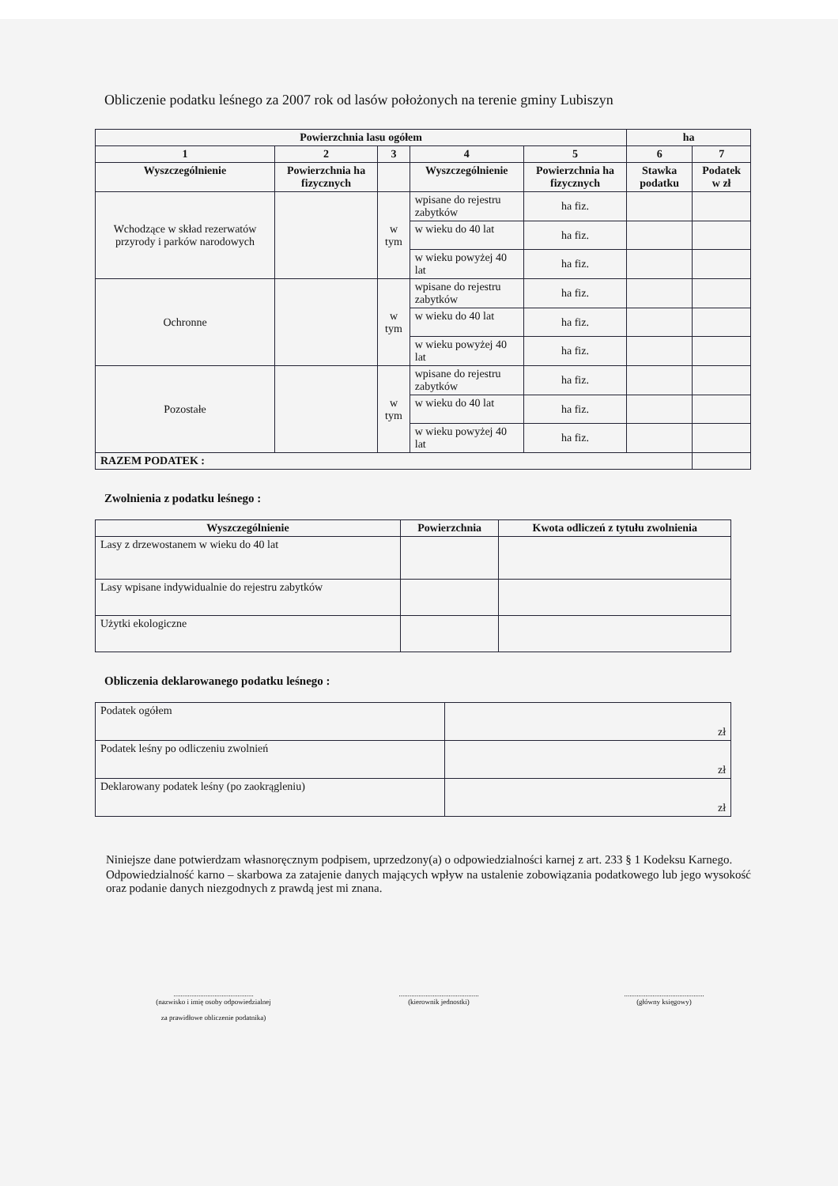Obliczenie podatku leśnego za 2007 rok od lasów położonych na terenie gminy Lubiszyn
| Powierzchnia lasu ogółem | | | | | ha | |
| --- | --- | --- | --- | --- | --- | --- |
| 1 | 2 | 3 | 4 | 5 | 6 | 7 |
| Wyszczególnienie | Powierzchnia ha fizycznych | | Wyszczególnienie | Powierzchnia ha fizycznych | Stawka podatku | Podatek w zł |
| Wchodzące w skład rezerwatów przyrody i parków narodowych | | w tym | wpisane do rejestru zabytków | ha fiz. | | |
| | | | w wieku do 40 lat | ha fiz. | | |
| | | | w wieku powyżej 40 lat | ha fiz. | | |
| Ochronne | | w tym | wpisane do rejestru zabytków | ha fiz. | | |
| | | | w wieku do 40 lat | ha fiz. | | |
| | | | w wieku powyżej 40 lat | ha fiz. | | |
| Pozostałe | | w tym | wpisane do rejestru zabytków | ha fiz. | | |
| | | | w wieku do 40 lat | ha fiz. | | |
| | | | w wieku powyżej 40 lat | ha fiz. | | |
| RAZEM PODATEK : | | | | | | |
Zwolnienia z podatku leśnego :
| Wyszczególnienie | Powierzchnia | Kwota odliczeń z tytułu zwolnienia |
| --- | --- | --- |
| Lasy z drzewostanem w wieku do 40 lat | | |
| Lasy wpisane indywidualnie do rejestru zabytków | | |
| Użytki ekologiczne | | |
Obliczenia deklarowanego podatku leśnego :
| Podatek ogółem | zł |
| Podatek leśny po odliczeniu zwolnień | zł |
| Deklarowany podatek leśny (po zaokrągleniu) | zł |
Niniejsze dane potwierdzam własnoręcznym podpisem, uprzedzony(a) o odpowiedzialności karnej z art. 233 § 1 Kodeksu Karnego.
Odpowiedzialność karno – skarbowa za zatajenie danych mających wpływ na ustalenie zobowiązania podatkowego lub jego wysokość oraz podanie danych niezgodnych z prawdą jest mi znana.
.............................................
(nazwisko i imię osoby odpowiedzialnej
za prawidłowe obliczenie podatnika)
.............................................
(kierownik jednostki)
.............................................
(główny księgowy)